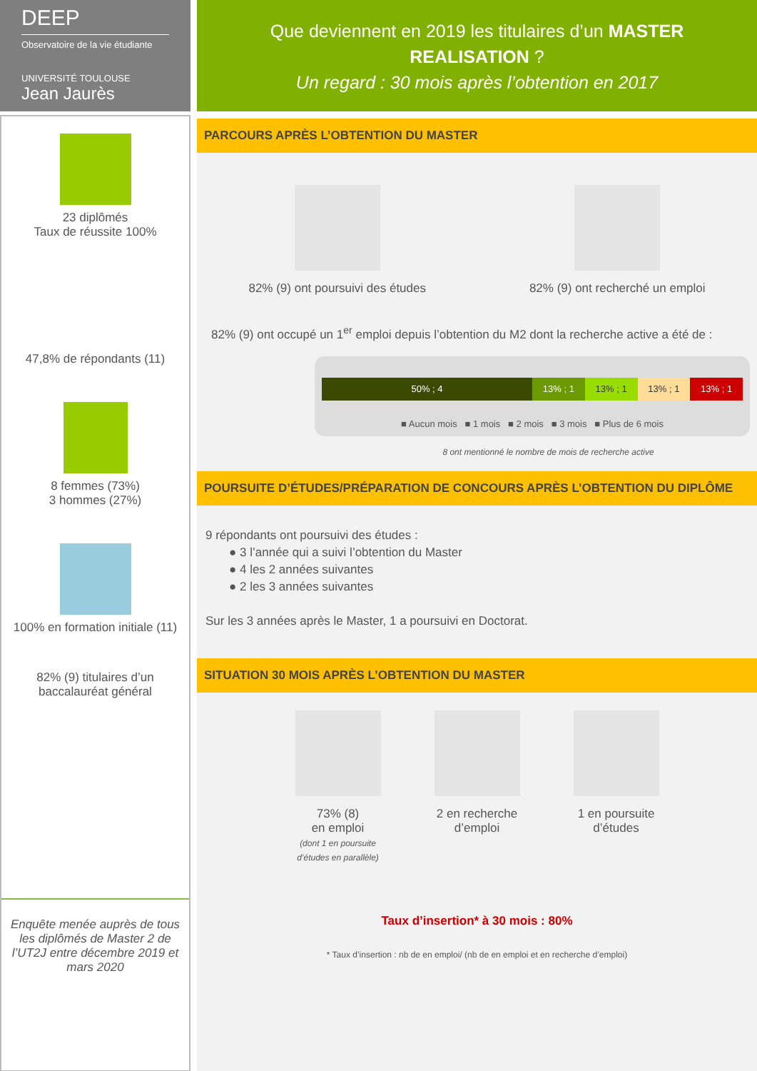DEEP
Observatoire de la vie étudiante
UNIVERSITÉ TOULOUSE
Jean Jaurès
23 diplômés
Taux de réussite 100%
47,8% de répondants (11)
8 femmes (73%)
3 hommes (27%)
100% en formation initiale (11)
82% (9) titulaires d’un
baccalauréat général
Enquête menée auprès de tous les diplômés de Master 2 de l’UT2J entre décembre 2019 et mars 2020
Que deviennent en 2019 les titulaires d’un MASTER
REALISATION ?
Un regard : 30 mois après l’obtention en 2017
PARCOURS APRÈS L’OBTENTION DU MASTER
82% (9) ont poursuivi des études
82% (9) ont recherché un emploi
82% (9) ont occupé un 1<sup>er</sup> emploi depuis l’obtention du M2 dont la recherche active a été de :
50% ; 4 13% ; 1 13% ; 1 13% ; 1 13% ; 1
■ Aucun mois ■ 1 mois ■ 2 mois ■ 3 mois ■ Plus de 6 mois
8 ont mentionné le nombre de mois de recherche active
POURSUITE D’ÉTUDES/PRÉPARATION DE CONCOURS APRÈS L’OBTENTION DU DIPLÔME
9 répondants ont poursuivi des études :
● 3 l’année qui a suivi l’obtention du Master
● 4 les 2 années suivantes
● 2 les 3 années suivantes
Sur les 3 années après le Master, 1 a poursuivi en Doctorat.
SITUATION 30 MOIS APRÈS L’OBTENTION DU MASTER
73% (8)
en emploi
(dont 1 en poursuite
d’études en parallèle)
2 en recherche
d’emploi
1 en poursuite
d’études
Taux d’insertion* à 30 mois : 80%
* Taux d’insertion : nb de en emploi/ (nb de en emploi et en recherche d’emploi)